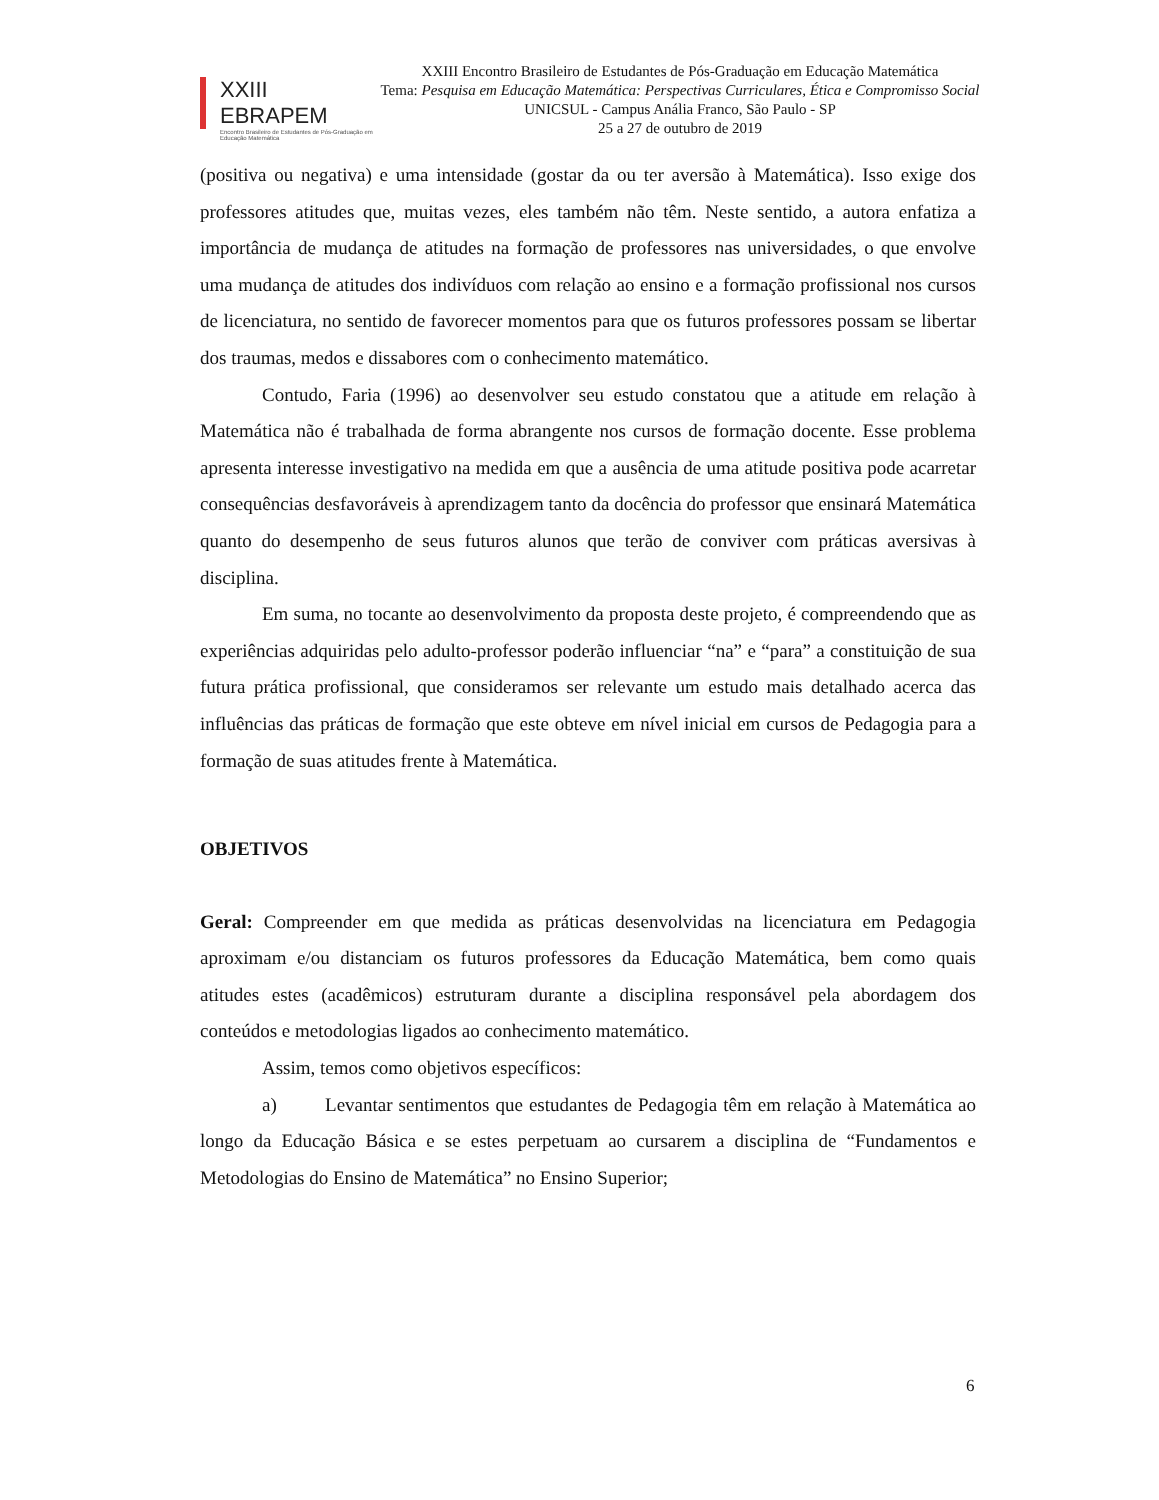XXIII EBRAPEM
Encontro Brasileiro de Estudantes de Pós-Graduação em Educação Matemática
XXIII Encontro Brasileiro de Estudantes de Pós-Graduação em Educação Matemática
Tema: Pesquisa em Educação Matemática: Perspectivas Curriculares, Ética e Compromisso Social
UNICSUL - Campus Anália Franco, São Paulo - SP
25 a 27 de outubro de 2019
(positiva ou negativa) e uma intensidade (gostar da ou ter aversão à Matemática). Isso exige dos professores atitudes que, muitas vezes, eles também não têm. Neste sentido, a autora enfatiza a importância de mudança de atitudes na formação de professores nas universidades, o que envolve uma mudança de atitudes dos indivíduos com relação ao ensino e a formação profissional nos cursos de licenciatura, no sentido de favorecer momentos para que os futuros professores possam se libertar dos traumas, medos e dissabores com o conhecimento matemático.
Contudo, Faria (1996) ao desenvolver seu estudo constatou que a atitude em relação à Matemática não é trabalhada de forma abrangente nos cursos de formação docente. Esse problema apresenta interesse investigativo na medida em que a ausência de uma atitude positiva pode acarretar consequências desfavoráveis à aprendizagem tanto da docência do professor que ensinará Matemática quanto do desempenho de seus futuros alunos que terão de conviver com práticas aversivas à disciplina.
Em suma, no tocante ao desenvolvimento da proposta deste projeto, é compreendendo que as experiências adquiridas pelo adulto-professor poderão influenciar “na” e “para” a constituição de sua futura prática profissional, que consideramos ser relevante um estudo mais detalhado acerca das influências das práticas de formação que este obteve em nível inicial em cursos de Pedagogia para a formação de suas atitudes frente à Matemática.
OBJETIVOS
Geral: Compreender em que medida as práticas desenvolvidas na licenciatura em Pedagogia aproximam e/ou distanciam os futuros professores da Educação Matemática, bem como quais atitudes estes (acadêmicos) estruturam durante a disciplina responsável pela abordagem dos conteúdos e metodologias ligados ao conhecimento matemático.
Assim, temos como objetivos específicos:
a) Levantar sentimentos que estudantes de Pedagogia têm em relação à Matemática ao longo da Educação Básica e se estes perpetuam ao cursarem a disciplina de “Fundamentos e Metodologias do Ensino de Matemática” no Ensino Superior;
6